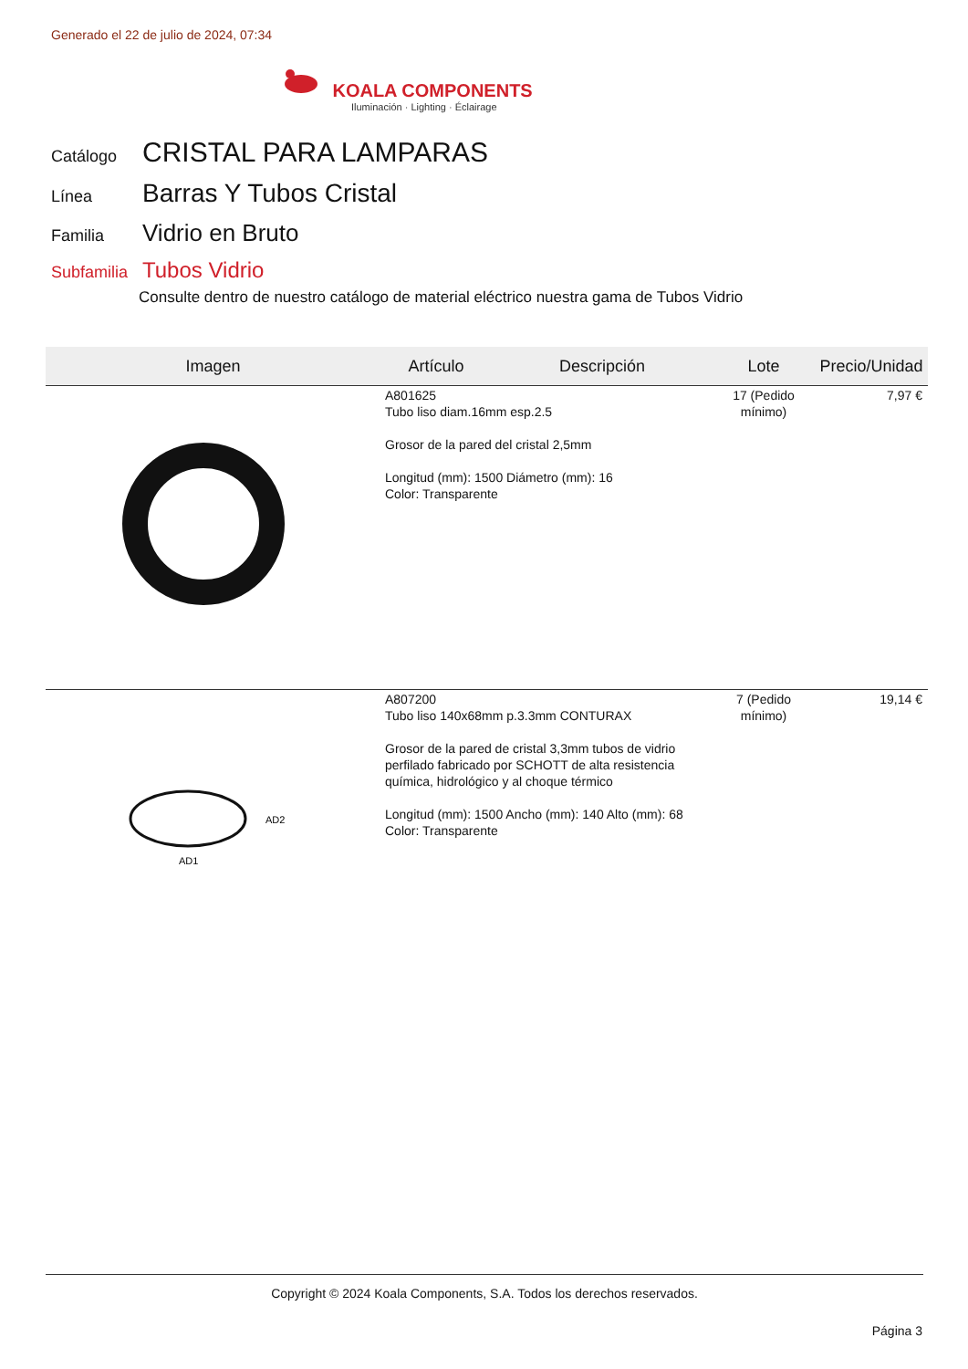Generado el 22 de julio de 2024, 07:34
KOALA COMPONENTS
Iluminación · Lighting · Éclairage
Catálogo
CRISTAL PARA LAMPARAS
Línea
Barras Y Tubos Cristal
Familia
Vidrio en Bruto
Subfamilia
Tubos Vidrio
Consulte dentro de nuestro catálogo de material eléctrico nuestra gama de Tubos Vidrio
| Imagen | Artículo | Descripción | Lote | Precio/Unidad |
| --- | --- | --- | --- | --- |
| | A801625 Tubo liso diam.16mm esp.2.5 Grosor de la pared del cristal 2,5mm Longitud (mm): 1500 Diámetro (mm): 16 Color: Transparente | | 17 (Pedido mínimo) | 7,97 € |
| AD1 AD2 | A807200 Tubo liso 140x68mm p.3.3mm CONTURAX Grosor de la pared de cristal 3,3mm tubos de vidrio perfilado fabricado por SCHOTT de alta resistencia química, hidrológico y al choque térmico Longitud (mm): 1500 Ancho (mm): 140 Alto (mm): 68 Color: Transparente | | 7 (Pedido mínimo) | 19,14 € |
Copyright © 2024 Koala Components, S.A. Todos los derechos reservados.
Página 3